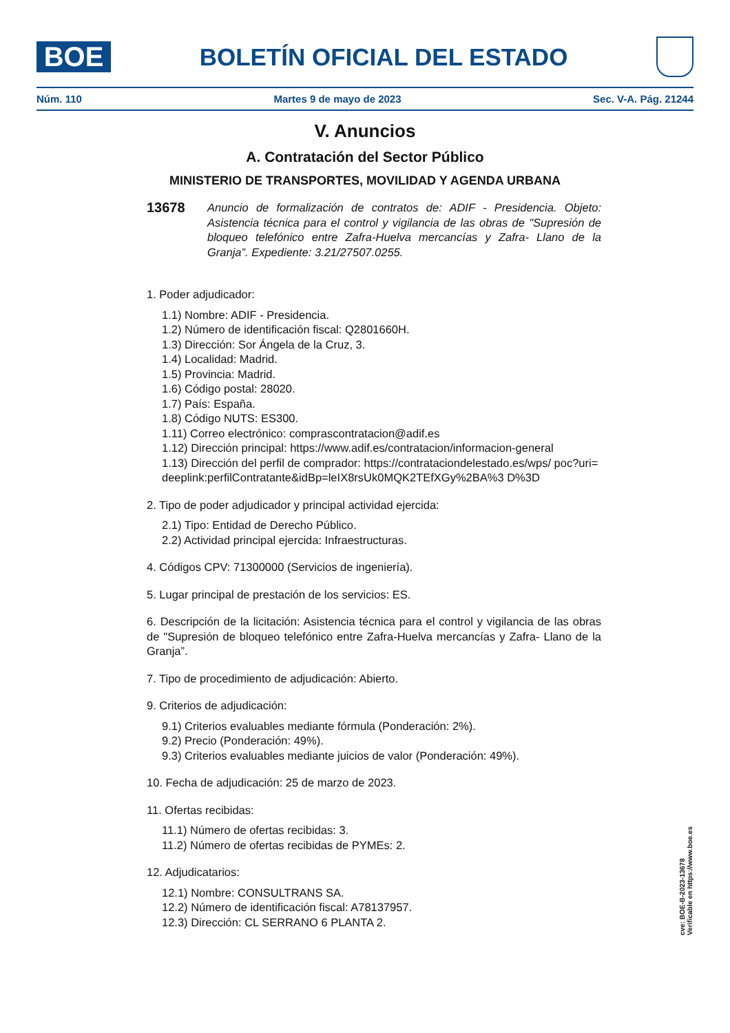BOE
BOLETÍN OFICIAL DEL ESTADO
Núm. 110 Martes 9 de mayo de 2023 Sec. V-A. Pág. 21244
V. Anuncios
A. Contratación del Sector Público
MINISTERIO DE TRANSPORTES, MOVILIDAD Y AGENDA URBANA
13678 Anuncio de formalización de contratos de: ADIF - Presidencia. Objeto: Asistencia técnica para el control y vigilancia de las obras de "Supresión de bloqueo telefónico entre Zafra-Huelva mercancías y Zafra- Llano de la Granja”. Expediente: 3.21/27507.0255.
1. Poder adjudicador:
1.1) Nombre: ADIF - Presidencia.
1.2) Número de identificación fiscal: Q2801660H.
1.3) Dirección: Sor Ángela de la Cruz, 3.
1.4) Localidad: Madrid.
1.5) Provincia: Madrid.
1.6) Código postal: 28020.
1.7) País: España.
1.8) Código NUTS: ES300.
1.11) Correo electrónico: comprascontratacion@adif.es
1.12) Dirección principal: https://www.adif.es/contratacion/informacion-general
1.13) Dirección del perfil de comprador: https://contrataciondelestado.es/wps/ poc?uri=deeplink:perfilContratante&idBp=leIX8rsUk0MQK2TEfXGy%2BA%3 D%3D
2. Tipo de poder adjudicador y principal actividad ejercida:
2.1) Tipo: Entidad de Derecho Público.
2.2) Actividad principal ejercida: Infraestructuras.
4. Códigos CPV: 71300000 (Servicios de ingeniería).
5. Lugar principal de prestación de los servicios: ES.
6. Descripción de la licitación: Asistencia técnica para el control y vigilancia de las obras de "Supresión de bloqueo telefónico entre Zafra-Huelva mercancías y Zafra- Llano de la Granja”.
7. Tipo de procedimiento de adjudicación: Abierto.
9. Criterios de adjudicación:
9.1) Criterios evaluables mediante fórmula (Ponderación: 2%).
9.2) Precio (Ponderación: 49%).
9.3) Criterios evaluables mediante juicios de valor (Ponderación: 49%).
10. Fecha de adjudicación: 25 de marzo de 2023.
11. Ofertas recibidas:
11.1) Número de ofertas recibidas: 3.
11.2) Número de ofertas recibidas de PYMEs: 2.
12. Adjudicatarios:
12.1) Nombre: CONSULTRANS SA.
12.2) Número de identificación fiscal: A78137957.
12.3) Dirección: CL SERRANO 6 PLANTA 2.
cve: BOE-B-2023-13678
Verificable en https://www.boe.es